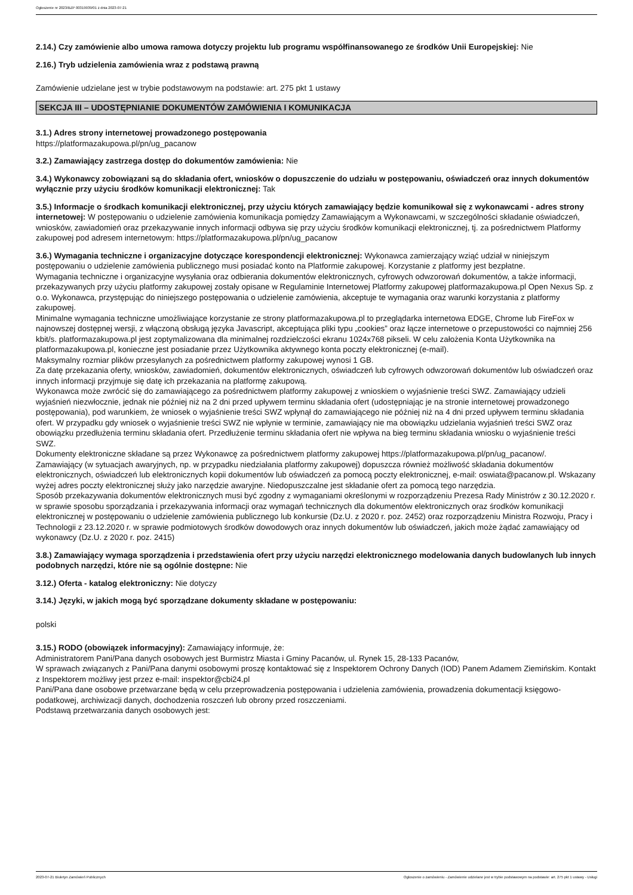Ogłoszenie nr 2023/BZP 00319939/01 z dnia 2023-07-21
2.14.) Czy zamówienie albo umowa ramowa dotyczy projektu lub programu współfinansowanego ze środków Unii Europejskiej: Nie
2.16.) Tryb udzielenia zamówienia wraz z podstawą prawną
Zamówienie udzielane jest w trybie podstawowym na podstawie: art. 275 pkt 1 ustawy
SEKCJA III – UDOSTĘPNIANIE DOKUMENTÓW ZAMÓWIENIA I KOMUNIKACJA
3.1.) Adres strony internetowej prowadzonego postępowania
https://platformazakupowa.pl/pn/ug_pacanow
3.2.) Zamawiający zastrzega dostęp do dokumentów zamówienia: Nie
3.4.) Wykonawcy zobowiązani są do składania ofert, wniosków o dopuszczenie do udziału w postępowaniu, oświadczeń oraz innych dokumentów wyłącznie przy użyciu środków komunikacji elektronicznej: Tak
3.5.) Informacje o środkach komunikacji elektronicznej, przy użyciu których zamawiający będzie komunikował się z wykonawcami - adres strony internetowej: W postępowaniu o udzielenie zamówienia komunikacja pomiędzy Zamawiającym a Wykonawcami, w szczególności składanie oświadczeń, wniosków, zawiadomień oraz przekazywanie innych informacji odbywa się przy użyciu środków komunikacji elektronicznej, tj. za pośrednictwem Platformy zakupowej pod adresem internetowym: https://platformazakupowa.pl/pn/ug_pacanow
3.6.) Wymagania techniczne i organizacyjne dotyczące korespondencji elektronicznej: Wykonawca zamierzający wziąć udział w niniejszym postępowaniu o udzielenie zamówienia publicznego musi posiadać konto na Platformie zakupowej. Korzystanie z platformy jest bezpłatne.
Wymagania techniczne i organizacyjne wysyłania oraz odbierania dokumentów elektronicznych, cyfrowych odwzorowań dokumentów, a także informacji, przekazywanych przy użyciu platformy zakupowej zostały opisane w Regulaminie Internetowej Platformy zakupowej platformazakupowa.pl Open Nexus Sp. z o.o. Wykonawca, przystępując do niniejszego postępowania o udzielenie zamówienia, akceptuje te wymagania oraz warunki korzystania z platformy zakupowej.
Minimalne wymagania techniczne umożliwiające korzystanie ze strony platformazakupowa.pl to przeglądarka internetowa EDGE, Chrome lub FireFox w najnowszej dostępnej wersji, z włączoną obsługą języka Javascript, akceptująca pliki typu „cookies” oraz łącze internetowe o przepustowości co najmniej 256 kbit/s. platformazakupowa.pl jest zoptymalizowana dla minimalnej rozdzielczości ekranu 1024x768 pikseli. W celu założenia Konta Użytkownika na platformazakupowa.pl, konieczne jest posiadanie przez Użytkownika aktywnego konta poczty elektronicznej (e-mail).
Maksymalny rozmiar plików przesyłanych za pośrednictwem platformy zakupowej wynosi 1 GB.
Za datę przekazania oferty, wniosków, zawiadomień, dokumentów elektronicznych, oświadczeń lub cyfrowych odwzorowań dokumentów lub oświadczeń oraz innych informacji przyjmuje się datę ich przekazania na platformę zakupową.
Wykonawca może zwrócić się do zamawiającego za pośrednictwem platformy zakupowej z wnioskiem o wyjaśnienie treści SWZ. Zamawiający udzieli wyjaśnień niezwłocznie, jednak nie później niż na 2 dni przed upływem terminu składania ofert (udostępniając je na stronie internetowej prowadzonego postępowania), pod warunkiem, że wniosek o wyjaśnienie treści SWZ wpłynął do zamawiającego nie później niż na 4 dni przed upływem terminu składania ofert. W przypadku gdy wniosek o wyjaśnienie treści SWZ nie wpłynie w terminie, zamawiający nie ma obowiązku udzielania wyjaśnień treści SWZ oraz obowiązku przedłużenia terminu składania ofert. Przedłużenie terminu składania ofert nie wpływa na bieg terminu składania wniosku o wyjaśnienie treści SWZ.
Dokumenty elektroniczne składane są przez Wykonawcę za pośrednictwem platformy zakupowej https://platformazakupowa.pl/pn/ug_pacanow/.
Zamawiający (w sytuacjach awaryjnych, np. w przypadku niedziałania platformy zakupowej) dopuszcza również możliwość składania dokumentów elektronicznych, oświadczeń lub elektronicznych kopii dokumentów lub oświadczeń za pomocą poczty elektronicznej, e-mail: oswiata@pacanow.pl. Wskazany wyżej adres poczty elektronicznej służy jako narzędzie awaryjne. Niedopuszczalne jest składanie ofert za pomocą tego narzędzia.
Sposób przekazywania dokumentów elektronicznych musi być zgodny z wymaganiami określonymi w rozporządzeniu Prezesa Rady Ministrów z 30.12.2020 r. w sprawie sposobu sporządzania i przekazywania informacji oraz wymagań technicznych dla dokumentów elektronicznych oraz środków komunikacji elektronicznej w postępowaniu o udzielenie zamówienia publicznego lub konkursie (Dz.U. z 2020 r. poz. 2452) oraz rozporządzeniu Ministra Rozwoju, Pracy i Technologii z 23.12.2020 r. w sprawie podmiotowych środków dowodowych oraz innych dokumentów lub oświadczeń, jakich może żądać zamawiający od wykonawcy (Dz.U. z 2020 r. poz. 2415)
3.8.) Zamawiający wymaga sporządzenia i przedstawienia ofert przy użyciu narzędzi elektronicznego modelowania danych budowlanych lub innych podobnych narzędzi, które nie są ogólnie dostępne: Nie
3.12.) Oferta - katalog elektroniczny: Nie dotyczy
3.14.) Języki, w jakich mogą być sporządzane dokumenty składane w postępowaniu:
polski
3.15.) RODO (obowiązek informacyjny): Zamawiający informuje, że:
Administratorem Pani/Pana danych osobowych jest Burmistrz Miasta i Gminy Pacanów, ul. Rynek 15, 28-133 Pacanów,
W sprawach związanych z Pani/Pana danymi osobowymi proszę kontaktować się z Inspektorem Ochrony Danych (IOD) Panem Adamem Ziemińskim. Kontakt z Inspektorem możliwy jest przez e-mail: inspektor@cbi24.pl
Pani/Pana dane osobowe przetwarzane będą w celu przeprowadzenia postępowania i udzielenia zamówienia, prowadzenia dokumentacji księgowo-podatkowej, archiwizacji danych, dochodzenia roszczeń lub obrony przed roszczeniami.
Podstawą przetwarzania danych osobowych jest:
2023-07-21 Biuletyn Zamówień Publicznych Ogłoszenie o zamówieniu - Zamówienie udzielane jest w trybie podstawowym na podstawie: art. 275 pkt 1 ustawy - Usługi